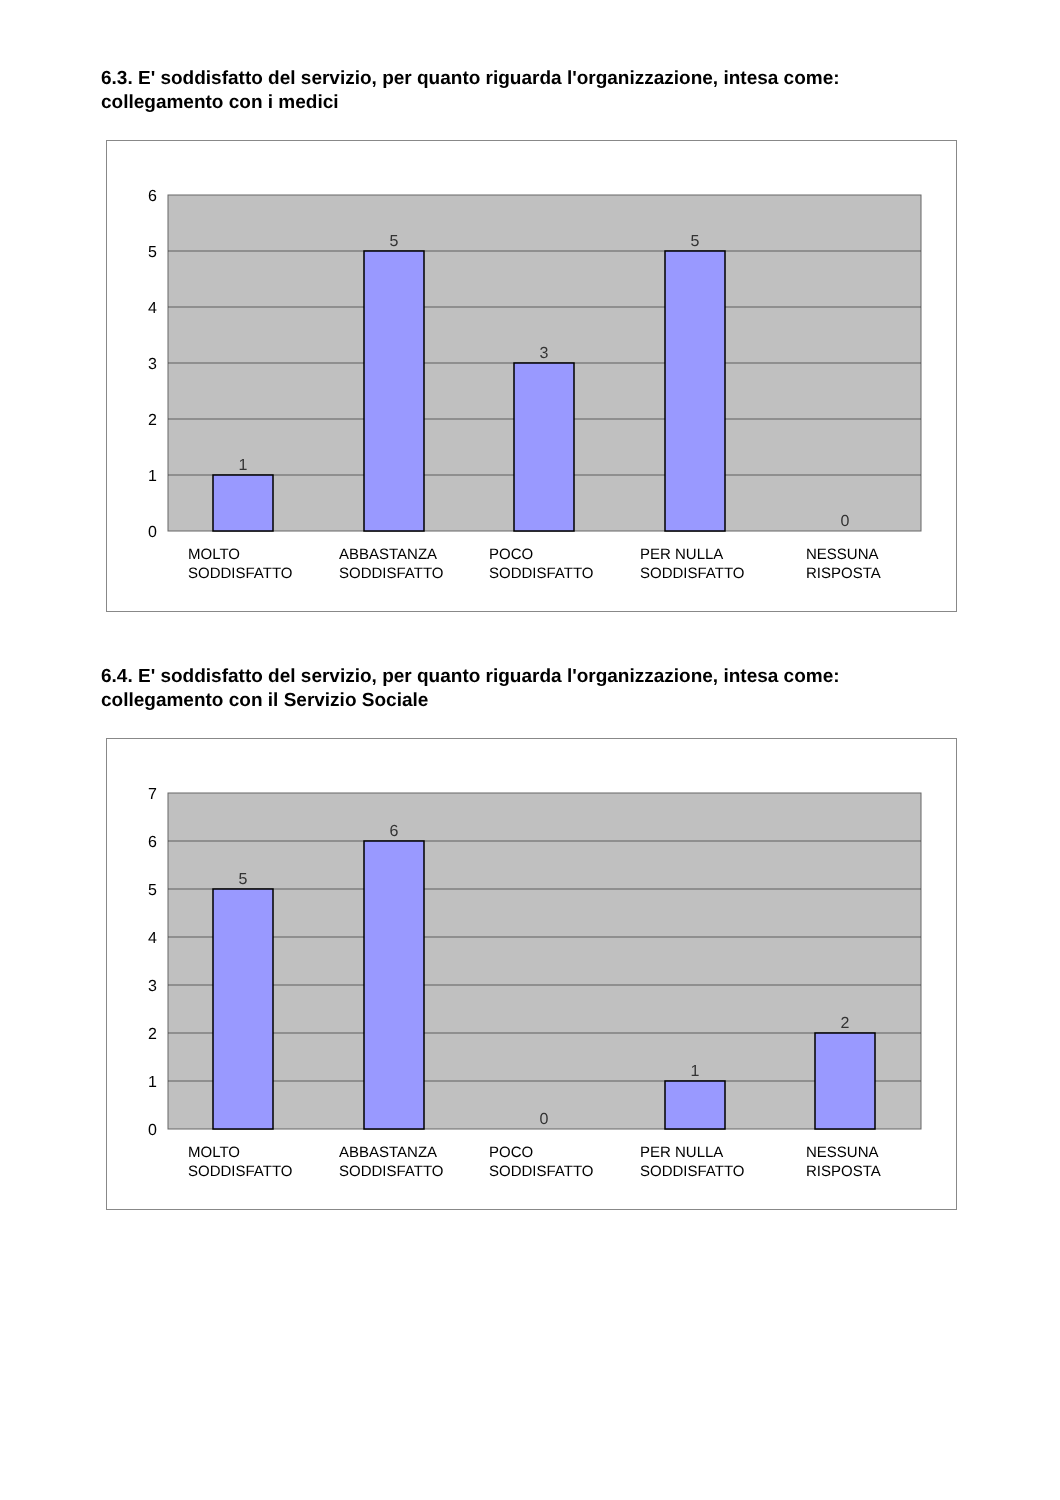6.3. E' soddisfatto del servizio, per quanto riguarda l'organizzazione, intesa come: collegamento con i medici
1
5
3
5
0
6
5
4
3
2
1
0
MOLTO
SODDISFATTO
ABBASTANZA
SODDISFATTO
POCO
SODDISFATTO
PER NULLA
SODDISFATTO
NESSUNA
RISPOSTA
6.4. E' soddisfatto del servizio, per quanto riguarda l'organizzazione, intesa come: collegamento con il Servizio Sociale
5
6
0
1
2
7
6
5
4
3
2
1
0
MOLTO
SODDISFATTO
ABBASTANZA
SODDISFATTO
POCO
SODDISFATTO
PER NULLA
SODDISFATTO
NESSUNA
RISPOSTA